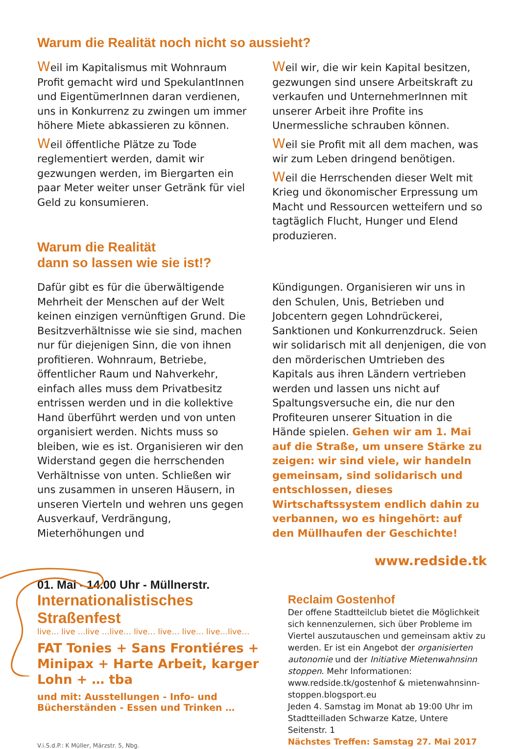Warum die Realität noch nicht so aussieht?
Weil im Kapitalismus mit Wohnraum Profit gemacht wird und SpekulantInnen und EigentümerInnen daran verdienen, uns in Konkurrenz zu zwingen um immer höhere Miete abkassieren zu können.
Weil öffentliche Plätze zu Tode reglementiert werden, damit wir gezwungen werden, im Biergarten ein paar Meter weiter unser Getränk für viel Geld zu konsumieren.
Warum die Realität
dann so lassen wie sie ist!?
Weil wir, die wir kein Kapital besitzen, gezwungen sind unsere Arbeitskraft zu verkaufen und UnternehmerInnen mit unserer Arbeit ihre Profite ins Unermessliche schrauben können.
Weil sie Profit mit all dem machen, was wir zum Leben dringend benötigen.
Weil die Herrschenden dieser Welt mit Krieg und ökonomischer Erpressung um Macht und Ressourcen wetteifern und so tagtäglich Flucht, Hunger und Elend produzieren.
Dafür gibt es für die überwältigende Mehrheit der Menschen auf der Welt keinen einzigen vernünftigen Grund. Die Besitzverhältnisse wie sie sind, machen nur für diejenigen Sinn, die von ihnen profitieren. Wohnraum, Betriebe, öffentlicher Raum und Nahverkehr, einfach alles muss dem Privatbesitz entrissen werden und in die kollektive Hand überführt werden und von unten organisiert werden. Nichts muss so bleiben, wie es ist. Organisieren wir den Widerstand gegen die herrschenden Verhältnisse von unten. Schließen wir uns zusammen in unseren Häusern, in unseren Vierteln und wehren uns gegen Ausverkauf, Verdrängung, Mieterhöhungen und
Kündigungen. Organisieren wir uns in den Schulen, Unis, Betrieben und Jobcentern gegen Lohndrückerei, Sanktionen und Konkurrenzdruck. Seien wir solidarisch mit all denjenigen, die von den mörderischen Umtrieben des Kapitals aus ihren Ländern vertrieben werden und lassen uns nicht auf Spaltungsversuche ein, die nur den Profiteuren unserer Situation in die Hände spielen. Gehen wir am 1. Mai auf die Straße, um unsere Stärke zu zeigen: wir sind viele, wir handeln gemeinsam, sind solidarisch und entschlossen, dieses Wirtschaftssystem endlich dahin zu verbannen, wo es hingehört: auf den Müllhaufen der Geschichte!
01. Mai - 14.00 Uhr - Müllnerstr.
Internationalistisches Straßenfest
live… live …live …live… live… live… live… live…live…
FAT Tonies + Sans Frontiéres + Minipax + Harte Arbeit, karger Lohn + … tba
und mit: Ausstellungen - Info- und Bücherständen - Essen und Trinken …
V.i.S.d.P.: K Müller, Märzstr. 5, Nbg.
www.redside.tk
Reclaim Gostenhof
Der offene Stadtteilclub bietet die Möglichkeit sich kennenzulernen, sich über Probleme im Viertel auszutauschen und gemeinsam aktiv zu werden. Er ist ein Angebot der organisierten autonomie und der Initiative Mietenwahnsinn stoppen. Mehr Informationen: www.redside.tk/gostenhof & mietenwahnsinn-stoppen.blogsport.eu
Jeden 4. Samstag im Monat ab 19:00 Uhr im Stadtteilladen Schwarze Katze, Untere Seitenstr. 1
Nächstes Treffen: Samstag 27. Mai 2017